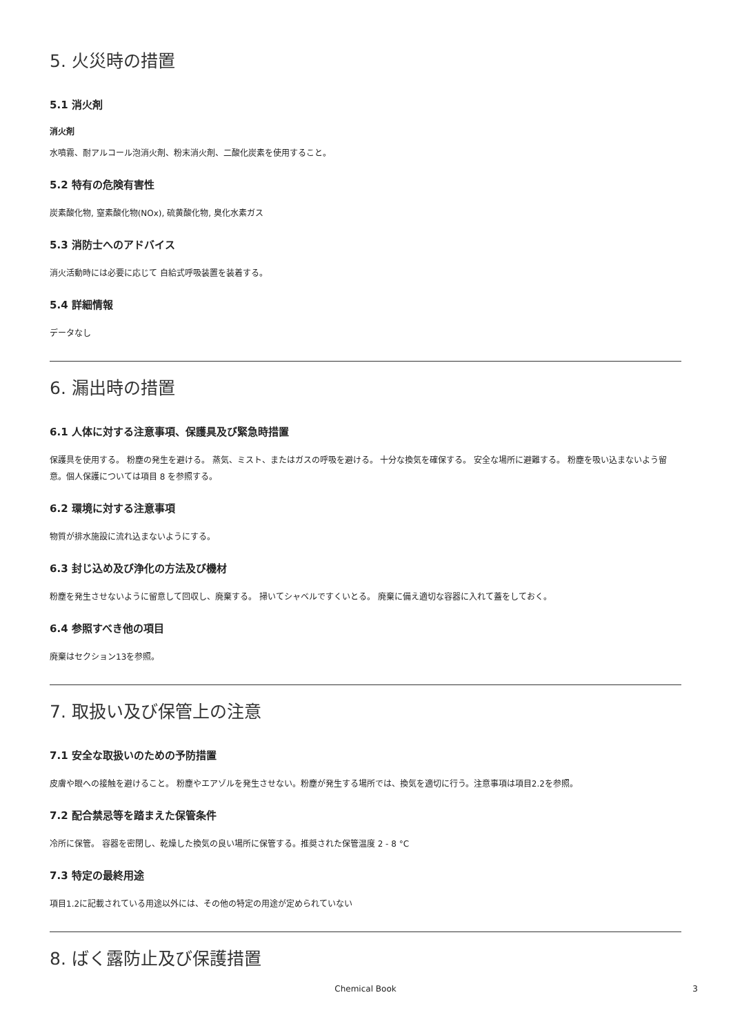5. 火災時の措置
5.1 消火剤
消火剤
水噴霧、耐アルコール泡消火剤、粉末消火剤、二酸化炭素を使用すること。
5.2 特有の危険有害性
炭素酸化物, 窒素酸化物(NOx), 硫黄酸化物, 臭化水素ガス
5.3 消防士へのアドバイス
消火活動時には必要に応じて 自給式呼吸装置を装着する。
5.4 詳細情報
データなし
6. 漏出時の措置
6.1 人体に対する注意事項、保護具及び緊急時措置
保護具を使用する。 粉塵の発生を避ける。 蒸気、ミスト、またはガスの呼吸を避ける。 十分な換気を確保する。 安全な場所に避難する。 粉塵を吸い込まないよう留意。個人保護については項目 8 を参照する。
6.2 環境に対する注意事項
物質が排水施設に流れ込まないようにする。
6.3 封じ込め及び浄化の方法及び機材
粉塵を発生させないように留意して回収し、廃棄する。 掃いてシャベルですくいとる。 廃棄に備え適切な容器に入れて蓋をしておく。
6.4 参照すべき他の項目
廃棄はセクション13を参照。
7. 取扱い及び保管上の注意
7.1 安全な取扱いのための予防措置
皮膚や眼への接触を避けること。 粉塵やエアゾルを発生させない。粉塵が発生する場所では、換気を適切に行う。注意事項は項目2.2を参照。
7.2 配合禁忌等を踏まえた保管条件
冷所に保管。 容器を密閉し、乾燥した換気の良い場所に保管する。推奨された保管温度 2 - 8 °C
7.3 特定の最終用途
項目1.2に記載されている用途以外には、その他の特定の用途が定められていない
8. ばく露防止及び保護措置
Chemical Book
3